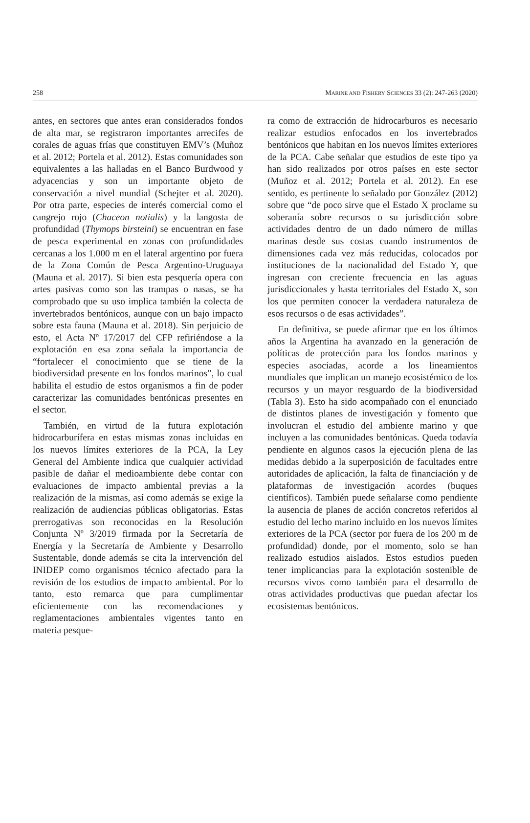258 MARINE AND FISHERY SCIENCES 33 (2): 247-263 (2020)
antes, en sectores que antes eran considerados fondos de alta mar, se registraron importantes arrecifes de corales de aguas frías que constituyen EMV’s (Muñoz et al. 2012; Portela et al. 2012). Estas comunidades son equivalentes a las halladas en el Banco Burdwood y adyacencias y son un importante objeto de conservación a nivel mundial (Schejter et al. 2020). Por otra parte, especies de interés comercial como el cangrejo rojo (Chaceon notialis) y la langosta de profundidad (Thymops birsteini) se encuentran en fase de pesca experimental en zonas con profundidades cercanas a los 1.000 m en el lateral argentino por fuera de la Zona Común de Pesca Argentino-Uruguaya (Mauna et al. 2017). Si bien esta pesquería opera con artes pasivas como son las trampas o nasas, se ha comprobado que su uso implica también la colecta de invertebrados bentónicos, aunque con un bajo impacto sobre esta fauna (Mauna et al. 2018). Sin perjuicio de esto, el Acta Nº 17/2017 del CFP refiriéndose a la explotación en esa zona señala la importancia de “fortalecer el conocimiento que se tiene de la biodiversidad presente en los fondos marinos”, lo cual habilita el estudio de estos organismos a fin de poder caracterizar las comunidades bentónicas presentes en el sector.
También, en virtud de la futura explotación hidrocarburífera en estas mismas zonas incluidas en los nuevos límites exteriores de la PCA, la Ley General del Ambiente indica que cualquier actividad pasible de dañar el medioambiente debe contar con evaluaciones de impacto ambiental previas a la realización de la mismas, así como además se exige la realización de audiencias públicas obligatorias. Estas prerrogativas son reconocidas en la Resolución Conjunta Nº 3/2019 firmada por la Secretaría de Energía y la Secretaría de Ambiente y Desarrollo Sustentable, donde además se cita la intervención del INIDEP como organismos técnico afectado para la revisión de los estudios de impacto ambiental. Por lo tanto, esto remarca que para cumplimentar eficientemente con las recomendaciones y reglamentaciones ambientales vigentes tanto en materia pesque-
ra como de extracción de hidrocarburos es necesario realizar estudios enfocados en los invertebrados bentónicos que habitan en los nuevos límites exteriores de la PCA. Cabe señalar que estudios de este tipo ya han sido realizados por otros países en este sector (Muñoz et al. 2012; Portela et al. 2012). En ese sentido, es pertinente lo señalado por González (2012) sobre que “de poco sirve que el Estado X proclame su soberanía sobre recursos o su jurisdicción sobre actividades dentro de un dado número de millas marinas desde sus costas cuando instrumentos de dimensiones cada vez más reducidas, colocados por instituciones de la nacionalidad del Estado Y, que ingresan con creciente frecuencia en las aguas jurisdiccionales y hasta territoriales del Estado X, son los que permiten conocer la verdadera naturaleza de esos recursos o de esas actividades”.
En definitiva, se puede afirmar que en los últimos años la Argentina ha avanzado en la generación de políticas de protección para los fondos marinos y especies asociadas, acorde a los lineamientos mundiales que implican un manejo ecosistémico de los recursos y un mayor resguardo de la biodiversidad (Tabla 3). Esto ha sido acompañado con el enunciado de distintos planes de investigación y fomento que involucran el estudio del ambiente marino y que incluyen a las comunidades bentónicas. Queda todavía pendiente en algunos casos la ejecución plena de las medidas debido a la superposición de facultades entre autoridades de aplicación, la falta de financiación y de plataformas de investigación acordes (buques científicos). También puede señalarse como pendiente la ausencia de planes de acción concretos referidos al estudio del lecho marino incluido en los nuevos límites exteriores de la PCA (sector por fuera de los 200 m de profundidad) donde, por el momento, solo se han realizado estudios aislados. Estos estudios pueden tener implicancias para la explotación sostenible de recursos vivos como también para el desarrollo de otras actividades productivas que puedan afectar los ecosistemas bentónicos.